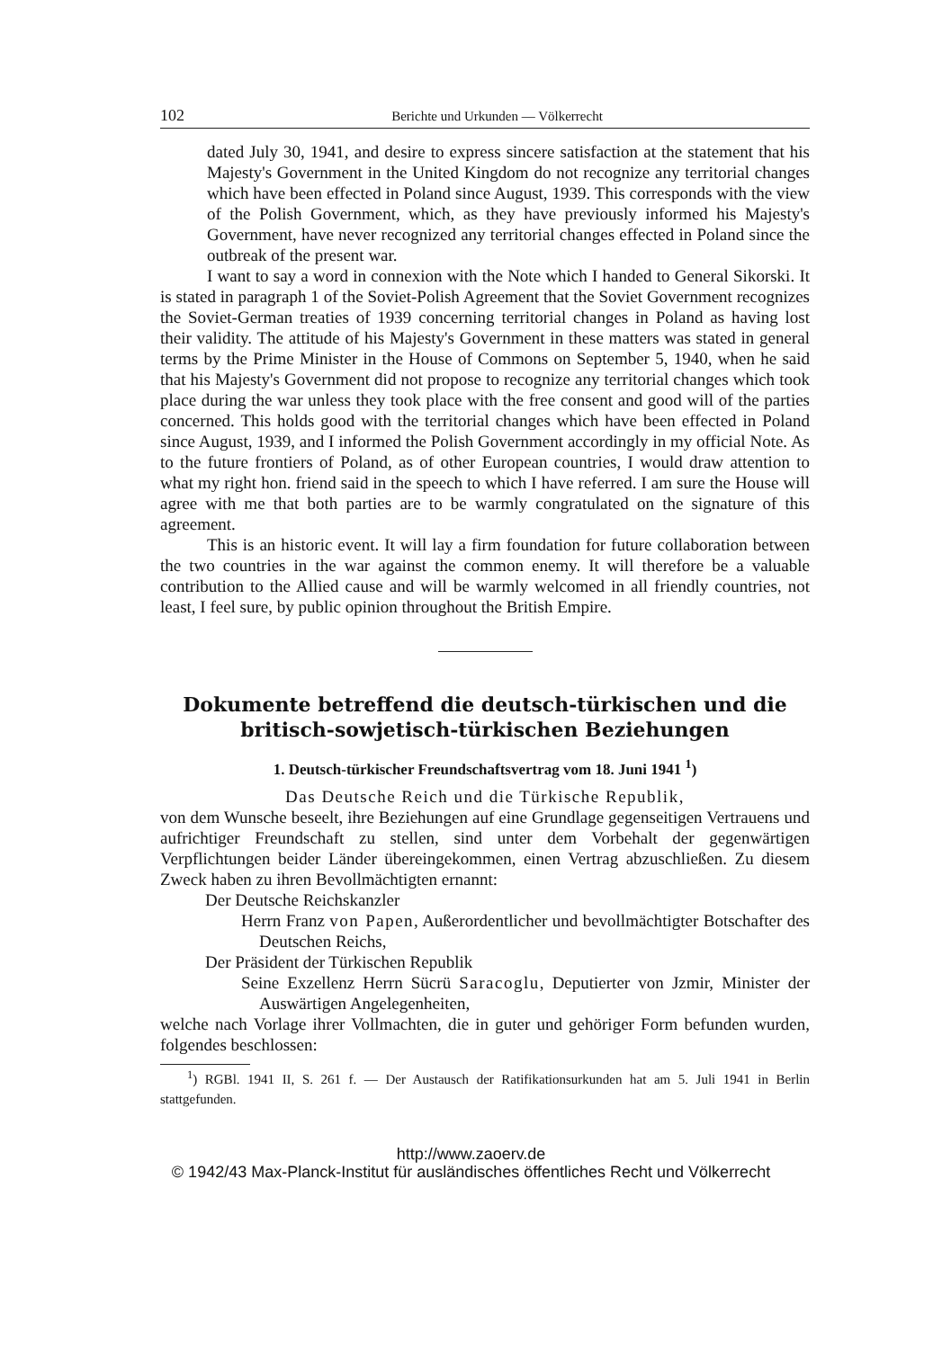102 Berichte und Urkunden — Völkerrecht
dated July 30, 1941, and desire to express sincere satisfaction at the statement that his Majesty's Government in the United Kingdom do not recognize any territorial changes which have been effected in Poland since August, 1939. This corresponds with the view of the Polish Government, which, as they have previously informed his Majesty's Government, have never recognized any territorial changes effected in Poland since the outbreak of the present war.
I want to say a word in connexion with the Note which I handed to General Sikorski. It is stated in paragraph 1 of the Soviet-Polish Agreement that the Soviet Government recognizes the Soviet-German treaties of 1939 concerning territorial changes in Poland as having lost their validity. The attitude of his Majesty's Government in these matters was stated in general terms by the Prime Minister in the House of Commons on September 5, 1940, when he said that his Majesty's Government did not propose to recognize any territorial changes which took place during the war unless they took place with the free consent and good will of the parties concerned. This holds good with the territorial changes which have been effected in Poland since August, 1939, and I informed the Polish Government accordingly in my official Note. As to the future frontiers of Poland, as of other European countries, I would draw attention to what my right hon. friend said in the speech to which I have referred. I am sure the House will agree with me that both parties are to be warmly congratulated on the signature of this agreement.
This is an historic event. It will lay a firm foundation for future collaboration between the two countries in the war against the common enemy. It will therefore be a valuable contribution to the Allied cause and will be warmly welcomed in all friendly countries, not least, I feel sure, by public opinion throughout the British Empire.
Dokumente betreffend die deutsch-türkischen und die britisch-sowjetisch-türkischen Beziehungen
1. Deutsch-türkischer Freundschaftsvertrag vom 18. Juni 1941 <sup>1</sup>)
Das Deutsche Reich und die Türkische Republik,
von dem Wunsche beseelt, ihre Beziehungen auf eine Grundlage gegenseitigen Vertrauens und aufrichtiger Freundschaft zu stellen, sind unter dem Vorbehalt der gegenwärtigen Verpflichtungen beider Länder übereingekommen, einen Vertrag abzuschließen. Zu diesem Zweck haben zu ihren Bevollmächtigten ernannt:
Der Deutsche Reichskanzler
Herrn Franz von Papen, Außerordentlicher und bevollmächtigter Botschafter des Deutschen Reichs,
Der Präsident der Türkischen Republik
Seine Exzellenz Herrn Sücrü Saracoglu, Deputierter von Jzmir, Minister der Auswärtigen Angelegenheiten,
welche nach Vorlage ihrer Vollmachten, die in guter und gehöriger Form befunden wurden, folgendes beschlossen:
<sup>1</sup>) RGBl. 1941 II, S. 261 f. — Der Austausch der Ratifikationsurkunden hat am 5. Juli 1941 in Berlin stattgefunden.
http://www.zaoerv.de
© 1942/43 Max-Planck-Institut für ausländisches öffentliches Recht und Völkerrecht